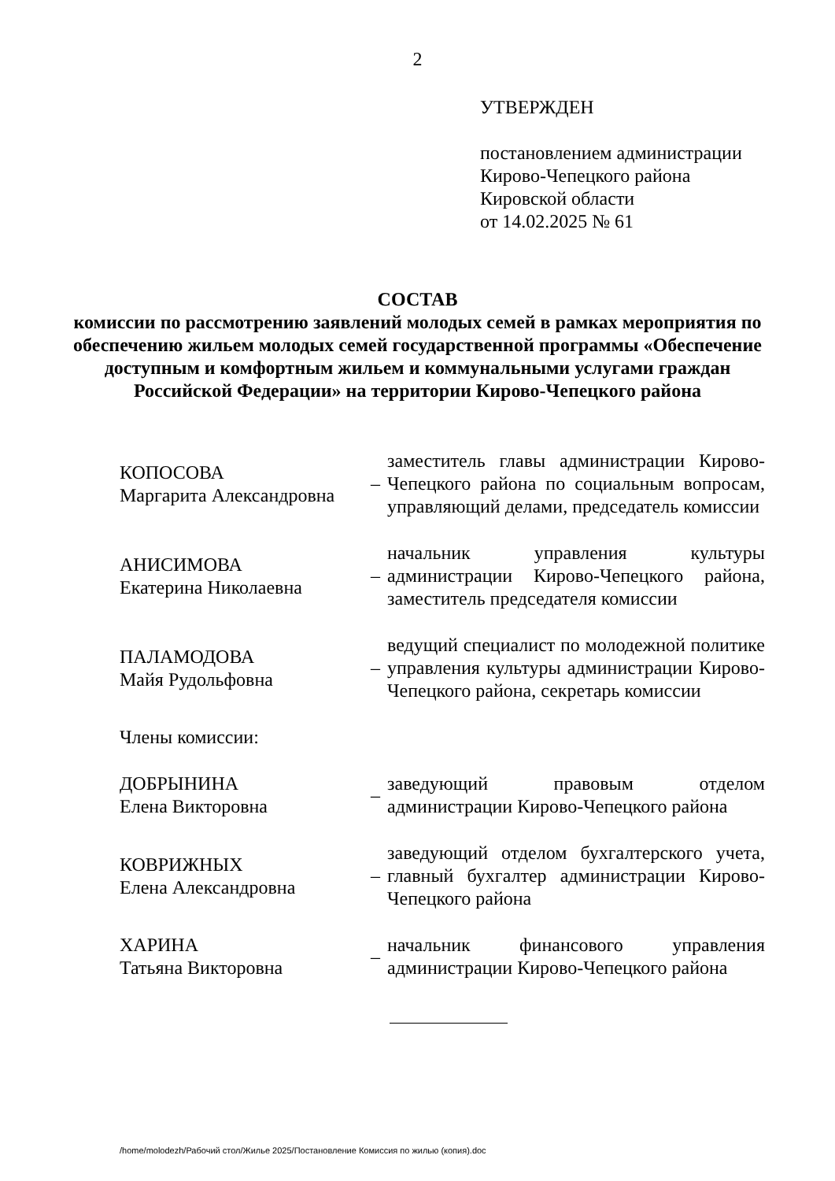2
УТВЕРЖДЕН
постановлением администрации
Кирово-Чепецкого района
Кировской области
от 14.02.2025 № 61
СОСТАВ
комиссии по рассмотрению заявлений молодых семей в рамках мероприятия по обеспечению жильем молодых семей государственной программы «Обеспечение доступным и комфортным жильем и коммунальными услугами граждан Российской Федерации» на территории Кирово-Чепецкого района
| КОПОСОВА Маргарита Александровна | – | заместитель главы администрации Кирово-Чепецкого района по социальным вопросам, управляющий делами, председатель комиссии |
| АНИСИМОВА Екатерина Николаевна | – | начальник управления культуры администрации Кирово-Чепецкого района, заместитель председателя комиссии |
| ПАЛАМОДОВА Майя Рудольфовна | – | ведущий специалист по молодежной политике управления культуры администрации Кирово-Чепецкого района, секретарь комиссии |
| Члены комиссии: | | |
| ДОБРЫНИНА Елена Викторовна | – | заведующий правовым отделом администрации Кирово-Чепецкого района |
| КОВРИЖНЫХ Елена Александровна | – | заведующий отделом бухгалтерского учета, главный бухгалтер администрации Кирово-Чепецкого района |
| ХАРИНА Татьяна Викторовна | – | начальник финансового управления администрации Кирово-Чепецкого района |
/home/molodezh/Рабочий стол/Жилье 2025/Постановление Комиссия по жилью (копия).doc